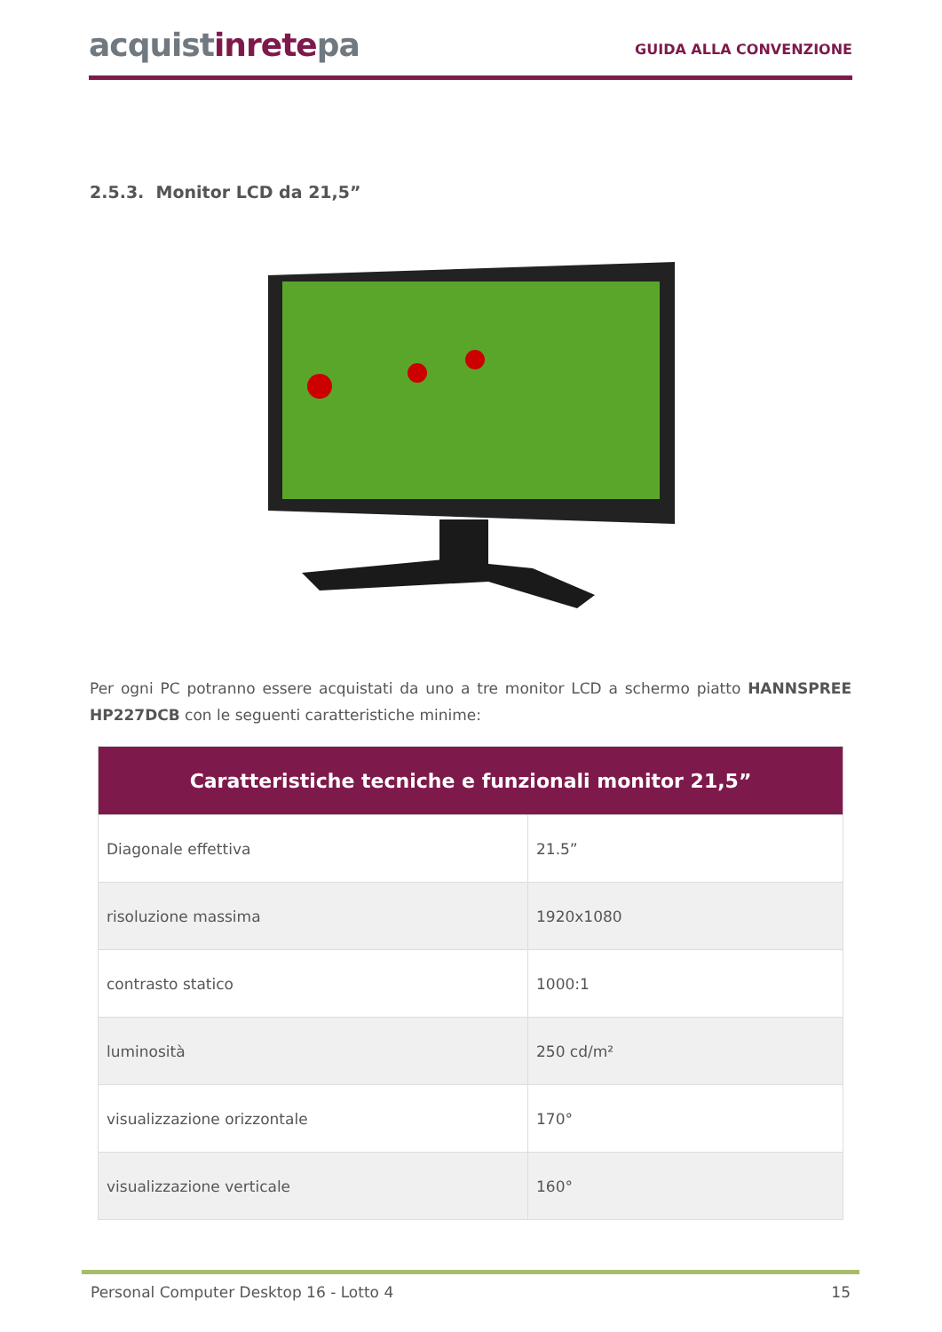acquistinretepa
GUIDA ALLA CONVENZIONE
2.5.3. Monitor LCD da 21,5”
Per ogni PC potranno essere acquistati da uno a tre monitor LCD a schermo piatto HANNSPREE HP227DCB con le seguenti caratteristiche minime:
| Caratteristiche tecniche e funzionali monitor 21,5” | |
| --- | --- |
| Diagonale effettiva | 21.5” |
| risoluzione massima | 1920x1080 |
| contrasto statico | 1000:1 |
| luminosità | 250 cd/m² |
| visualizzazione orizzontale | 170° |
| visualizzazione verticale | 160° |
Personal Computer Desktop 16 - Lotto 4 15